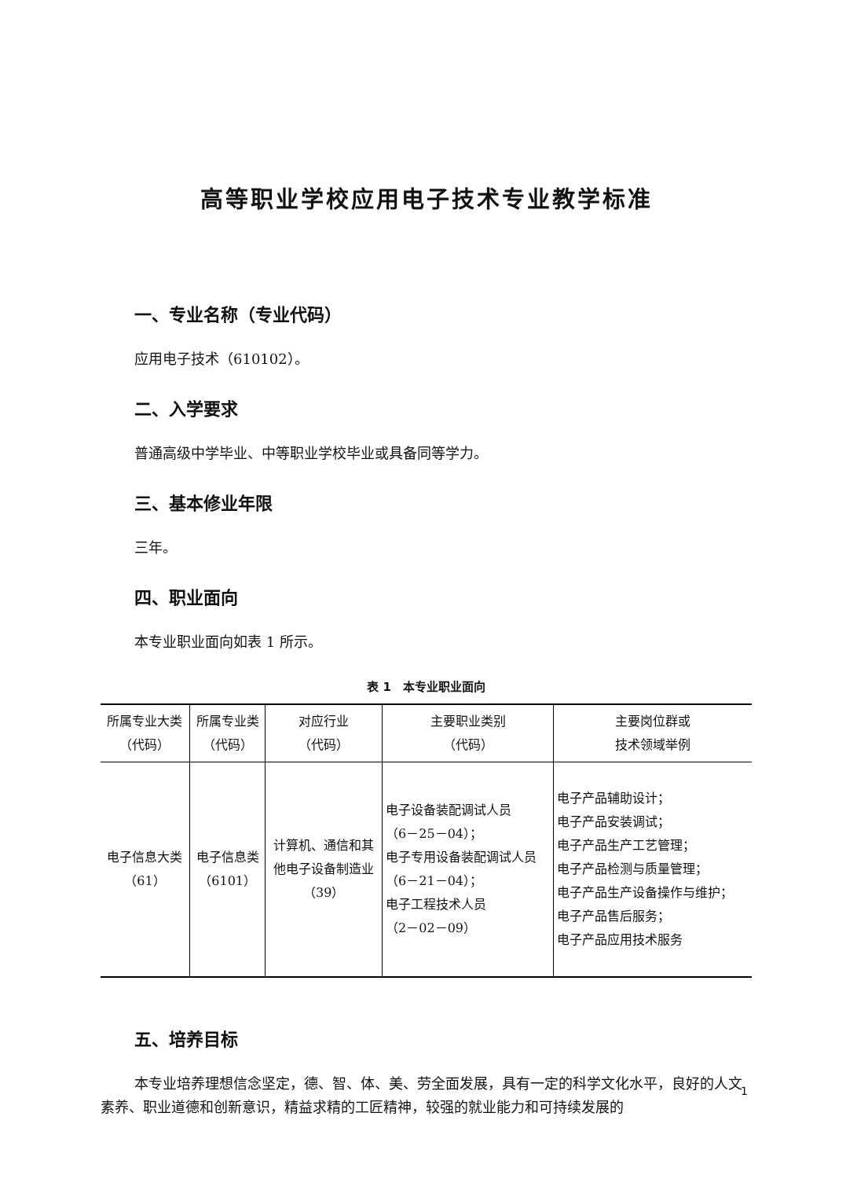高等职业学校应用电子技术专业教学标准
一、专业名称（专业代码）
应用电子技术（610102）。
二、入学要求
普通高级中学毕业、中等职业学校毕业或具备同等学力。
三、基本修业年限
三年。
四、职业面向
本专业职业面向如表 1 所示。
表 1　本专业职业面向
| 所属专业大类 （代码） | 所属专业类 （代码） | 对应行业 （代码） | 主要职业类别 （代码） | 主要岗位群或 技术领域举例 |
| --- | --- | --- | --- | --- |
| 电子信息大类 （61） | 电子信息类 （6101） | 计算机、通信和其 他电子设备制造业 （39） | 电子设备装配调试人员 （6－25－04）； 电子专用设备装配调试人员 （6－21－04）； 电子工程技术人员 （2－02－09） | 电子产品辅助设计； 电子产品安装调试； 电子产品生产工艺管理； 电子产品检测与质量管理； 电子产品生产设备操作与维护； 电子产品售后服务； 电子产品应用技术服务 |
五、培养目标
本专业培养理想信念坚定，德、智、体、美、劳全面发展，具有一定的科学文化水平，良好的人文素养、职业道德和创新意识，精益求精的工匠精神，较强的就业能力和可持续发展的
1